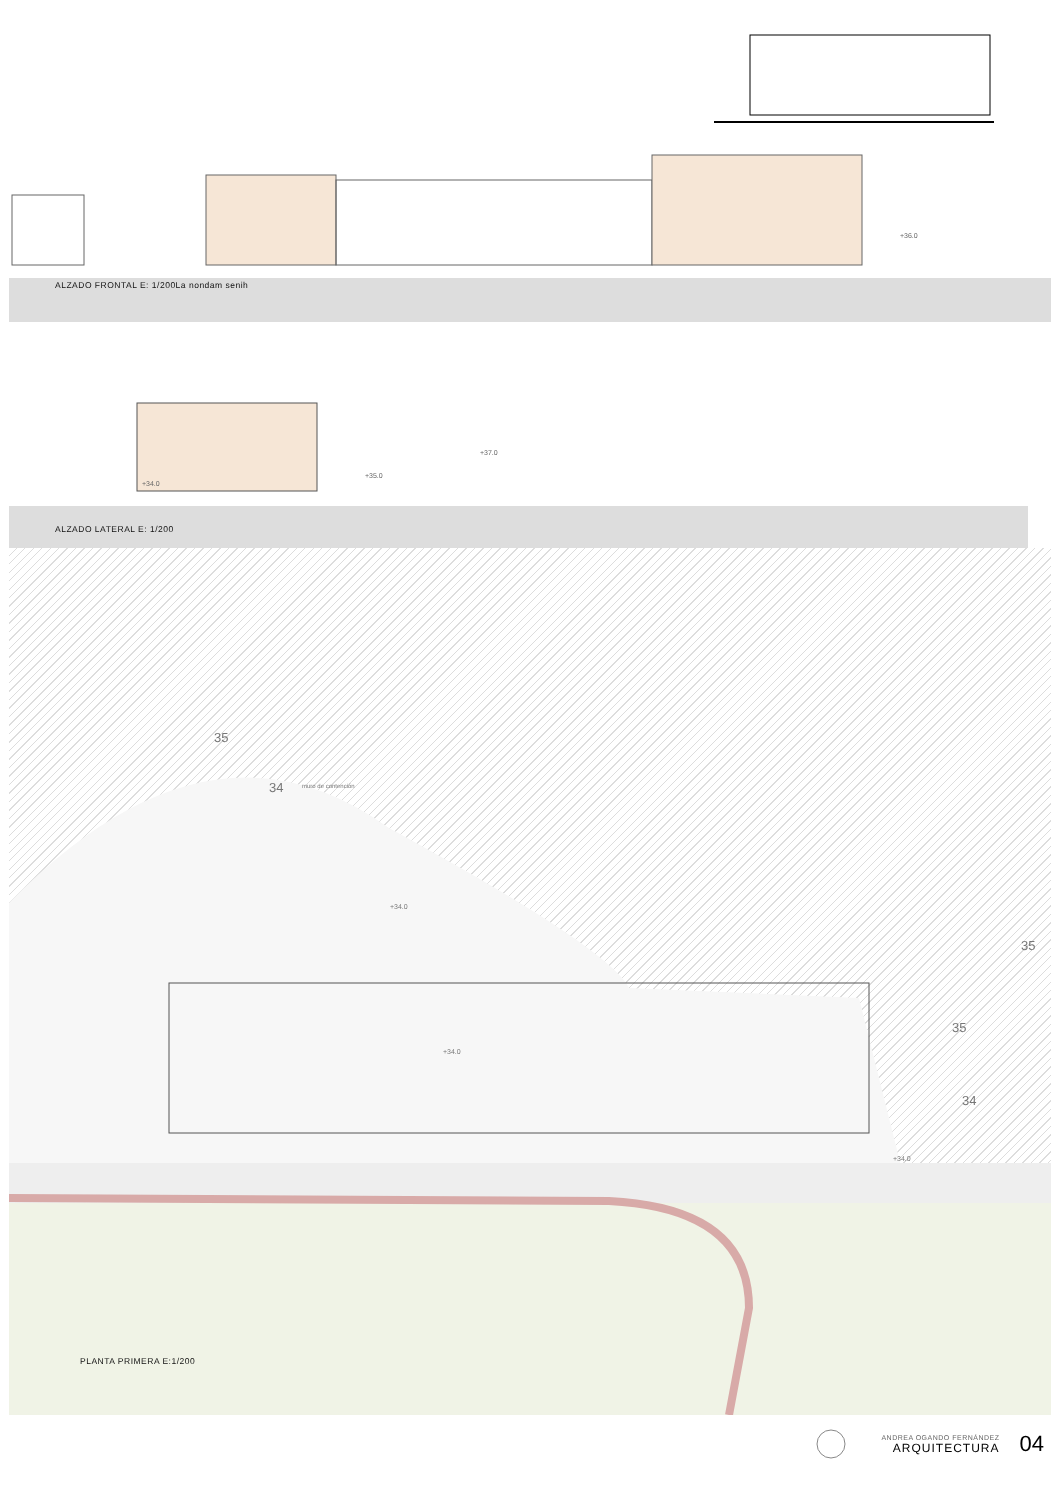+36.0
ALZADO FRONTAL E: 1/200La nondam senih
+34.0
+35.0
+37.0
ALZADO LATERAL E: 1/200
35
34 muro de contención
+34.0
+34.0
35
35
34
+34.0
PLANTA PRIMERA E:1/200
ANDREA OGANDO FERNÁNDEZ
ARQUITECTURA
04